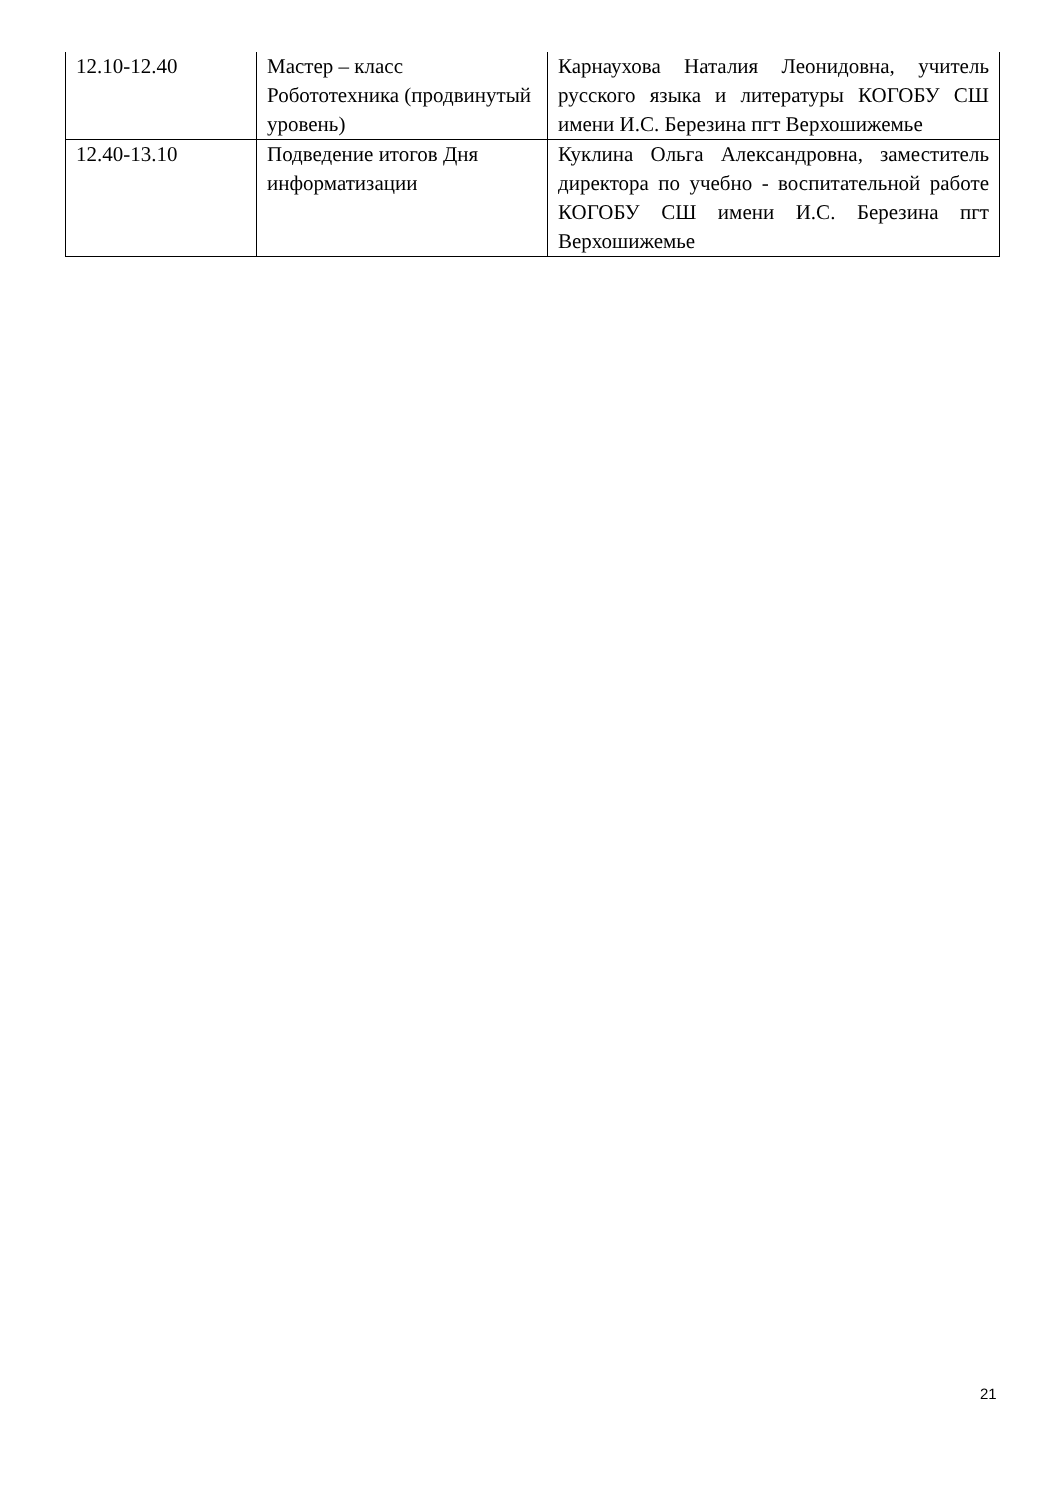| 12.10-12.40 | Мастер – класс Робототехника (продвинутый уровень) | Карнаухова Наталия Леонидовна, учитель русского языка и литературы КОГОБУ СШ имени И.С. Березина пгт Верхошижемье |
| 12.40-13.10 | Подведение итогов Дня информатизации | Куклина Ольга Александровна, заместитель директора по учебно - воспитательной работе КОГОБУ СШ имени И.С. Березина пгт Верхошижемье |
21